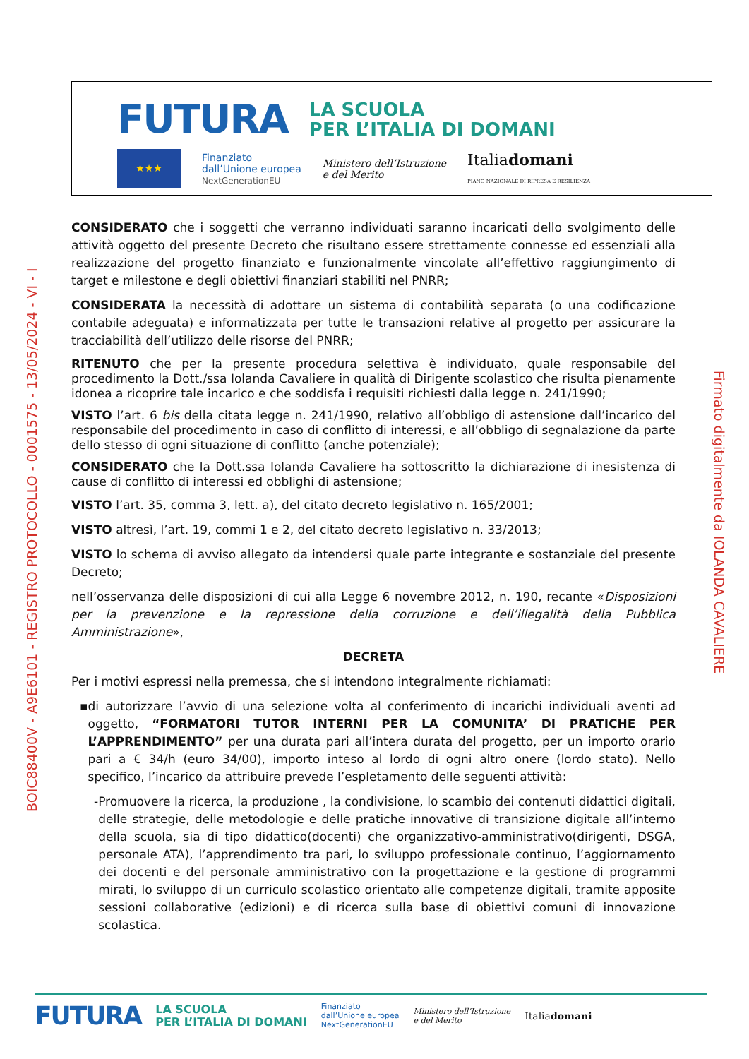FUTURA
LA SCUOLA
PER L’ITALIA DI DOMANI
★★★
Finanziato
dall’Unione europea
NextGenerationEU
Ministero dell’Istruzione
e del Merito
Italiadomani
PIANO NAZIONALE DI RIPRESA E RESILIENZA
BOIC88400V - A9E6101 - REGISTRO PROTOCOLLO - 0001575 - 13/05/2024 - VI - I
Firmato digitalmente da IOLANDA CAVALIERE
CONSIDERATO che i soggetti che verranno individuati saranno incaricati dello svolgimento delle attività oggetto del presente Decreto che risultano essere strettamente connesse ed essenziali alla realizzazione del progetto finanziato e funzionalmente vincolate all’effettivo raggiungimento di target e milestone e degli obiettivi finanziari stabiliti nel PNRR;
CONSIDERATA la necessità di adottare un sistema di contabilità separata (o una codificazione contabile adeguata) e informatizzata per tutte le transazioni relative al progetto per assicurare la tracciabilità dell’utilizzo delle risorse del PNRR;
RITENUTO che per la presente procedura selettiva è individuato, quale responsabile del procedimento la Dott./ssa Iolanda Cavaliere in qualità di Dirigente scolastico che risulta pienamente idonea a ricoprire tale incarico e che soddisfa i requisiti richiesti dalla legge n. 241/1990;
VISTO l’art. 6 bis della citata legge n. 241/1990, relativo all’obbligo di astensione dall’incarico del responsabile del procedimento in caso di conflitto di interessi, e all’obbligo di segnalazione da parte dello stesso di ogni situazione di conflitto (anche potenziale);
CONSIDERATO che la Dott.ssa Iolanda Cavaliere ha sottoscritto la dichiarazione di inesistenza di cause di conflitto di interessi ed obblighi di astensione;
VISTO l’art. 35, comma 3, lett. a), del citato decreto legislativo n. 165/2001;
VISTO altresì, l’art. 19, commi 1 e 2, del citato decreto legislativo n. 33/2013;
VISTO lo schema di avviso allegato da intendersi quale parte integrante e sostanziale del presente Decreto;
nell’osservanza delle disposizioni di cui alla Legge 6 novembre 2012, n. 190, recante «Disposizioni per la prevenzione e la repressione della corruzione e dell’illegalità della Pubblica Amministrazione»,
DECRETA
Per i motivi espressi nella premessa, che si intendono integralmente richiamati:
▪ di autorizzare l’avvio di una selezione volta al conferimento di incarichi individuali aventi ad oggetto, “FORMATORI TUTOR INTERNI PER LA COMUNITA’ DI PRATICHE PER L’APPRENDIMENTO” per una durata pari all’intera durata del progetto, per un importo orario pari a € 34/h (euro 34/00), importo inteso al lordo di ogni altro onere (lordo stato). Nello specifico, l’incarico da attribuire prevede l’espletamento delle seguenti attività:
- Promuovere la ricerca, la produzione , la condivisione, lo scambio dei contenuti didattici digitali, delle strategie, delle metodologie e delle pratiche innovative di transizione digitale all’interno della scuola, sia di tipo didattico(docenti) che organizzativo-amministrativo(dirigenti, DSGA, personale ATA), l’apprendimento tra pari, lo sviluppo professionale continuo, l’aggiornamento dei docenti e del personale amministrativo con la progettazione e la gestione di programmi mirati, lo sviluppo di un curriculo scolastico orientato alle competenze digitali, tramite apposite sessioni collaborative (edizioni) e di ricerca sulla base di obiettivi comuni di innovazione scolastica.
FUTURA
LA SCUOLA
PER L’ITALIA DI DOMANI
Finanziato
dall’Unione europea
NextGenerationEU
Ministero dell’Istruzione
e del Merito
Italiadomani